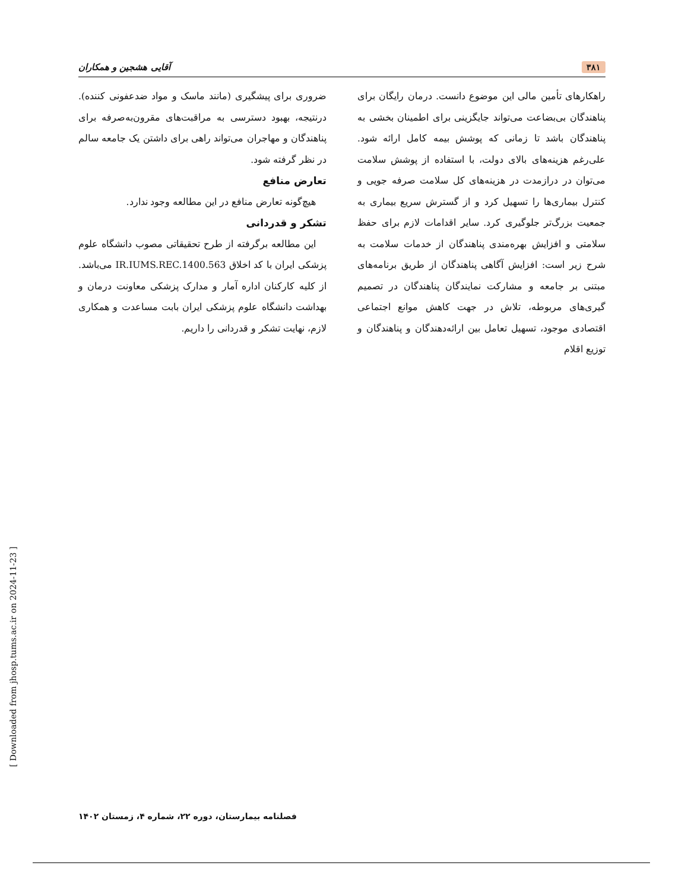۳۸۱ آقایی هشجین و همکاران
راهکارهای تأمین مالی این موضوع دانست. درمان رایگان برای پناهندگان بی‌بضاعت می‌تواند جایگزینی برای اطمینان بخشی به پناهندگان باشد تا زمانی که پوشش بیمه کامل ارائه شود. علی‌رغم هزینه‌های بالای دولت، با استفاده از پوشش سلامت می‌توان در درازمدت در هزینه‌های کل سلامت صرفه جویی و کنترل بیماری‌ها را تسهیل کرد و از گسترش سریع بیماری به جمعیت بزرگ‌تر جلوگیری کرد. سایر اقدامات لازم برای حفظ سلامتی و افزایش بهره‌مندی پناهندگان از خدمات سلامت به شرح زیر است: افزایش آگاهی پناهندگان از طریق برنامه‌های مبتنی بر جامعه و مشارکت نمایندگان پناهندگان در تصمیم گیری‌های مربوطه، تلاش در جهت کاهش موانع اجتماعی اقتصادی موجود، تسهیل تعامل بین ارائه‌دهندگان و پناهندگان و توزیع اقلام
ضروری برای پیشگیری (مانند ماسک و مواد ضدعفونی کننده). درنتیجه، بهبود دسترسی به مراقبت‌های مقرون‌به‌صرفه برای پناهندگان و مهاجران می‌تواند راهی برای داشتن یک جامعه سالم در نظر گرفته شود.
تعارض منافع
هیچ‌گونه تعارض منافع در این مطالعه وجود ندارد.
تشکر و قدردانی
این مطالعه برگرفته از طرح تحقیقاتی مصوب دانشگاه علوم پزشکی ایران با کد اخلاق IR.IUMS.REC.1400.563 می‌باشد. از کلیه کارکنان اداره آمار و مدارک پزشکی معاونت درمان و بهداشت دانشگاه علوم پزشکی ایران بابت مساعدت و همکاری لازم، نهایت تشکر و قدردانی را داریم.
[ Downloaded from jhosp.tums.ac.ir on 2024-11-23 ]
فصلنامه بیمارستان، دوره ۲۲، شماره ۴، زمستان ۱۴۰۲